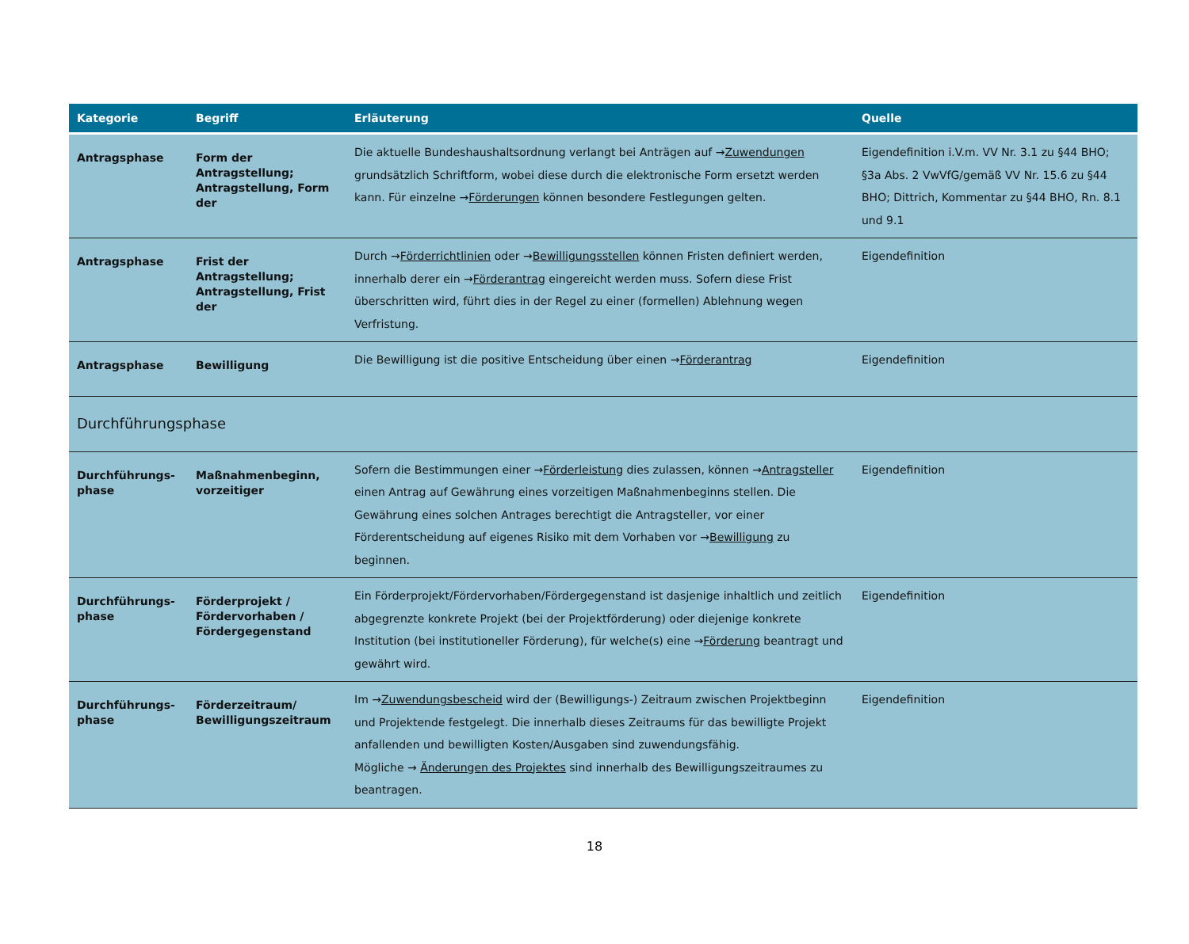| Kategorie | Begriff | Erläuterung | Quelle |
| --- | --- | --- | --- |
| Antragsphase | Form der Antragstellung; Antragstellung, Form der | Die aktuelle Bundeshaushaltsordnung verlangt bei Anträgen auf → Zuwendungen grundsätzlich Schriftform, wobei diese durch die elektronische Form ersetzt werden kann. Für einzelne → Förderungen können besondere Festlegungen gelten. | Eigendefinition i.V.m. VV Nr. 3.1 zu §44 BHO; §3a Abs. 2 VwVfG/gemäß VV Nr. 15.6 zu §44 BHO; Dittrich, Kommentar zu §44 BHO, Rn. 8.1 und 9.1 |
| Antragsphase | Frist der Antragstellung; Antragstellung, Frist der | Durch → Förderrichtlinien oder → Bewilligungsstellen können Fristen definiert werden, innerhalb derer ein → Förderantrag eingereicht werden muss. Sofern diese Frist überschritten wird, führt dies in der Regel zu einer (formellen) Ablehnung wegen Verfristung. | Eigendefinition |
| Antragsphase | Bewilligung | Die Bewilligung ist die positive Entscheidung über einen → Förderantrag | Eigendefinition |
| Durchführungsphase | | | |
| Durchführungs- phase | Maßnahmenbeginn, vorzeitiger | Sofern die Bestimmungen einer → Förderleistung dies zulassen, können → Antragsteller einen Antrag auf Gewährung eines vorzeitigen Maßnahmenbeginns stellen. Die Gewährung eines solchen Antrages berechtigt die Antragsteller, vor einer Förderentscheidung auf eigenes Risiko mit dem Vorhaben vor → Bewilligung zu beginnen. | Eigendefinition |
| Durchführungs- phase | Förderprojekt / Fördervorhaben / Fördergegenstand | Ein Förderprojekt/Fördervorhaben/Fördergegenstand ist dasjenige inhaltlich und zeitlich abgegrenzte konkrete Projekt (bei der Projektförderung) oder diejenige konkrete Institution (bei institutioneller Förderung), für welche(s) eine → Förderung beantragt und gewährt wird. | Eigendefinition |
| Durchführungs- phase | Förderzeitraum/ Bewilligungszeitraum | Im → Zuwendungsbescheid wird der (Bewilligungs-) Zeitraum zwischen Projektbeginn und Projektende festgelegt. Die innerhalb dieses Zeitraums für das bewilligte Projekt anfallenden und bewilligten Kosten/Ausgaben sind zuwendungsfähig. Mögliche → Änderungen des Projektes sind innerhalb des Bewilligungszeitraumes zu beantragen. | Eigendefinition |
18